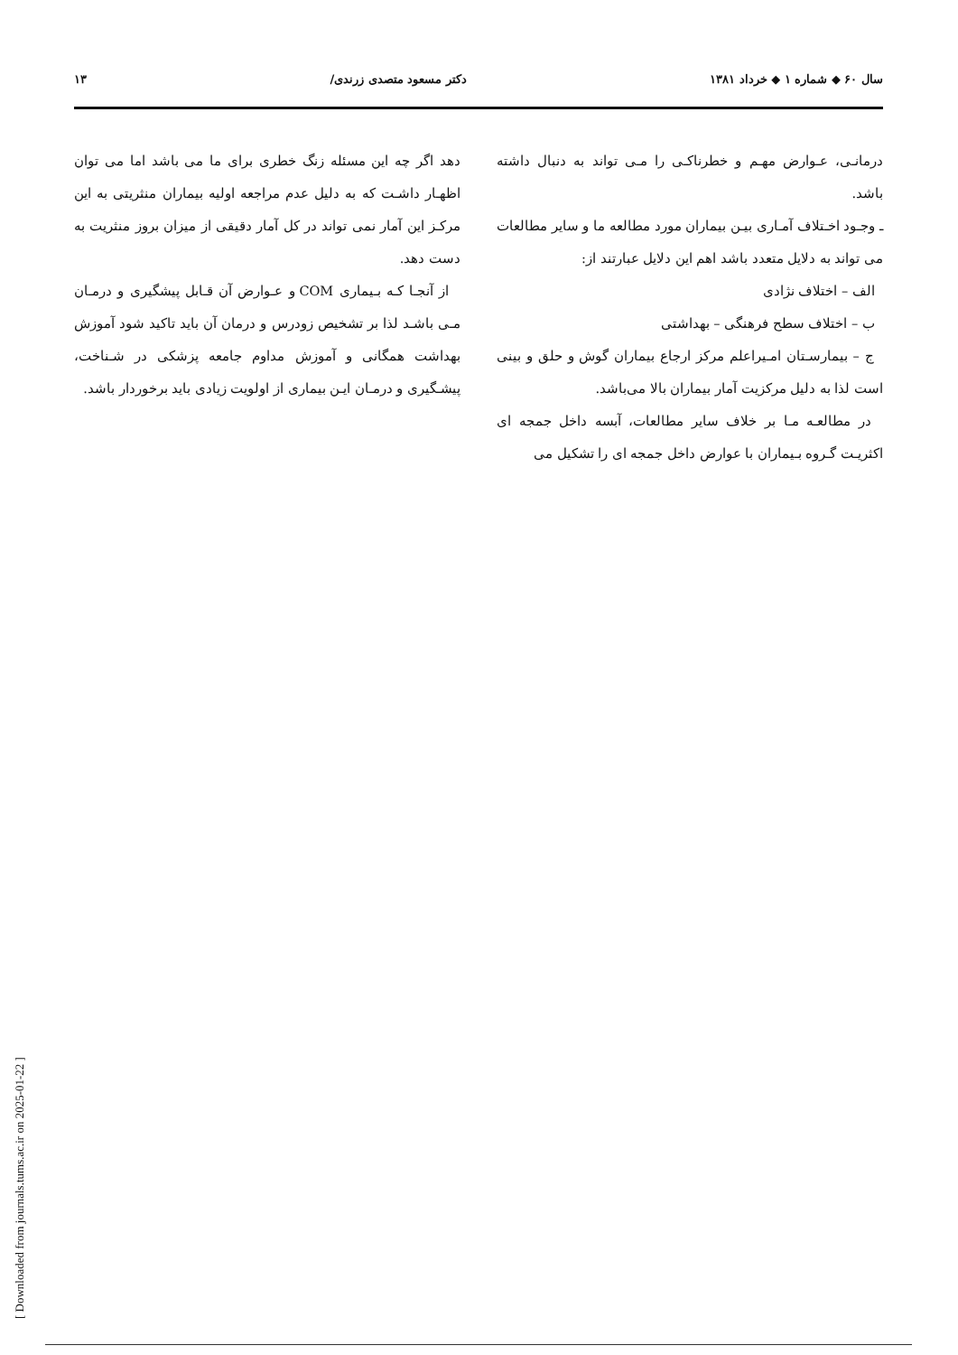سال ۶۰ ◆ شماره ۱ ◆ خرداد ۱۳۸۱ دکتر مسعود متصدی زرندی/ ۱۳
درمانـی، عـوارض مهـم و خطرناکـی را مـی تواند به دنبال داشته باشد.
ـ وجـود اخـتلاف آمـاری بیـن بیماران مورد مطالعه ما و سایر مطالعات می تواند به دلایل متعدد باشد اهم این دلایل عبارتند از:
الف – اختلاف نژادی
ب – اختلاف سطح فرهنگی – بهداشتی
ج – بیمارسـتان امـیراعلم مرکز ارجاع بیماران گوش و حلق و بینی است لذا به دلیل مرکزیت آمار بیماران بالا می‌باشد.
در مطالعـه مـا بر خلاف سایر مطالعات، آبسه داخل جمجه ای اکثریـت گـروه بـیماران با عوارض داخل جمجه ای را تشکیل می
دهد اگر چه این مسئله زنگ خطری برای ما می باشد اما می توان اظهـار داشـت که به دلیل عدم مراجعه اولیه بیماران منثریتی به این مرکـز این آمار نمی تواند در کل آمار دقیقی از میزان بروز منثریت به دست دهد.
از آنجـا کـه بـیماری COM و عـوارض آن قـابل پیشگیری و درمـان مـی باشـد لذا بر تشخیص زودرس و درمان آن باید تاکید شود آموزش بهداشت همگانی و آموزش مداوم جامعه پزشکی در شـناخت، پیشـگیری و درمـان ایـن بیماری از اولویت زیادی باید برخوردار باشد.
[ Downloaded from journals.tums.ac.ir on 2025-01-22 ]